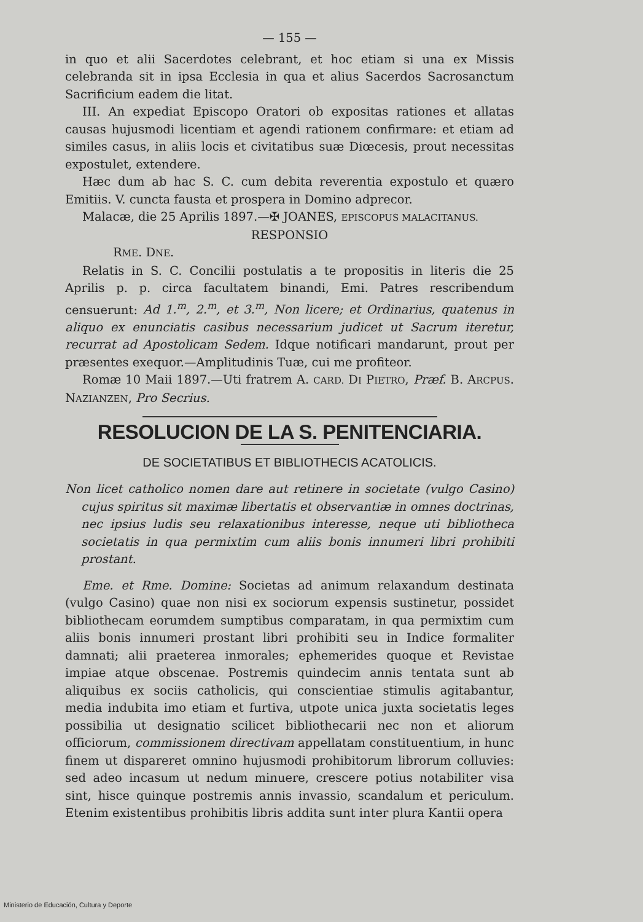— 155 —
in quo et alii Sacerdotes celebrant, et hoc etiam si una ex Missis celebranda sit in ipsa Ecclesia in qua et alius Sacerdos Sacrosanctum Sacrificium eadem die litat.
III. An expediat Episcopo Oratori ob expositas rationes et allatas causas hujusmodi licentiam et agendi rationem confirmare: et etiam ad similes casus, in aliis locis et civitatibus suæ Diœcesis, prout necessitas expostulet, extendere.
Hæc dum ab hac S. C. cum debita reverentia expostulo et quæro Emitiis. V. cuncta fausta et prospera in Domino adprecor.
Malacæ, die 25 Aprilis 1897.—✠ JOANES, EPISCOPUS MALACITANUS.
RESPONSIO
RME. DNE.
Relatis in S. C. Concilii postulatis a te propositis in literis die 25 Aprilis p. p. circa facultatem binandi, Emi. Patres rescribendum censuerunt: Ad 1.<sup>m</sup>, 2.<sup>m</sup>, et 3.<sup>m</sup>, Non licere; et Ordinarius, quatenus in aliquo ex enunciatis casibus necessarium judicet ut Sacrum iteretur, recurrat ad Apostolicam Sedem. Idque notificari mandarunt, prout per præsentes exequor.—Amplitudinis Tuæ, cui me profiteor.
Romæ 10 Maii 1897.—Uti fratrem A. CARD. DI PIETRO, Præf. B. ARCPUS. NAZIANZEN, Pro Secrius.
RESOLUCION DE LA S. PENITENCIARIA.
DE SOCIETATIBUS ET BIBLIOTHECIS ACATOLICIS.
Non licet catholico nomen dare aut retinere in societate (vulgo Casino) cujus spiritus sit maximæ libertatis et observantiæ in omnes doctrinas, nec ipsius ludis seu relaxationibus interesse, neque uti bibliotheca societatis in qua permixtim cum aliis bonis innumeri libri prohibiti prostant.
Eme. et Rme. Domine: Societas ad animum relaxandum destinata (vulgo Casino) quae non nisi ex sociorum expensis sustinetur, possidet bibliothecam eorumdem sumptibus comparatam, in qua permixtim cum aliis bonis innumeri prostant libri prohibiti seu in Indice formaliter damnati; alii praeterea inmorales; ephemerides quoque et Revistae impiae atque obscenae. Postremis quindecim annis tentata sunt ab aliquibus ex sociis catholicis, qui conscientiae stimulis agitabantur, media indubita imo etiam et furtiva, utpote unica juxta societatis leges possibilia ut designatio scilicet bibliothecarii nec non et aliorum officiorum, commissionem directivam appellatam constituentium, in hunc finem ut dispareret omnino hujusmodi prohibitorum librorum colluvies: sed adeo incasum ut nedum minuere, crescere potius notabiliter visa sint, hisce quinque postremis annis invassio, scandalum et periculum. Etenim existentibus prohibitis libris addita sunt inter plura Kantii opera
Ministerio de Educación, Cultura y Deporte